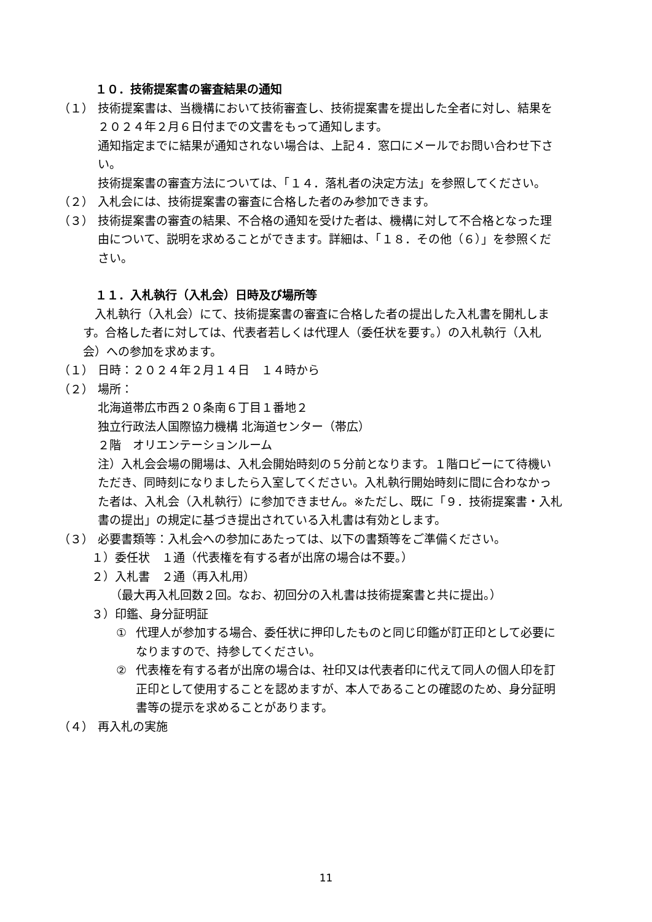１０．技術提案書の審査結果の通知
（１） 技術提案書は、当機構において技術審査し、技術提案書を提出した全者に対し、結果を２０２４年２月６日付までの文書をもって通知します。
通知指定までに結果が通知されない場合は、上記４．窓口にメールでお問い合わせ下さい。
技術提案書の審査方法については、「１４．落札者の決定方法」を参照してください。
（２） 入札会には、技術提案書の審査に合格した者のみ参加できます。
（３） 技術提案書の審査の結果、不合格の通知を受けた者は、機構に対して不合格となった理由について、説明を求めることができます。詳細は、「１８．その他（６）」を参照ください。
１１．入札執行（入札会）日時及び場所等
入札執行（入札会）にて、技術提案書の審査に合格した者の提出した入札書を開札します。合格した者に対しては、代表者若しくは代理人（委任状を要す。）の入札執行（入札会）への参加を求めます。
（１） 日時：２０２４年２月１４日　１４時から
（２） 場所：
北海道帯広市西２０条南６丁目１番地２
独立行政法人国際協力機構 北海道センター（帯広）
２階　オリエンテーションルーム
注）入札会会場の開場は、入札会開始時刻の５分前となります。１階ロビーにて待機いただき、同時刻になりましたら入室してください。入札執行開始時刻に間に合わなかった者は、入札会（入札執行）に参加できません。※ただし、既に「９．技術提案書・入札書の提出」の規定に基づき提出されている入札書は有効とします。
（３） 必要書類等：入札会への参加にあたっては、以下の書類等をご準備ください。
１）委任状　１通（代表権を有する者が出席の場合は不要。）
２）入札書　２通（再入札用）
（最大再入札回数２回。なお、初回分の入札書は技術提案書と共に提出。）
３）印鑑、身分証明証
① 代理人が参加する場合、委任状に押印したものと同じ印鑑が訂正印として必要になりますので、持参してください。
② 代表権を有する者が出席の場合は、社印又は代表者印に代えて同人の個人印を訂正印として使用することを認めますが、本人であることの確認のため、身分証明書等の提示を求めることがあります。
（４） 再入札の実施
11